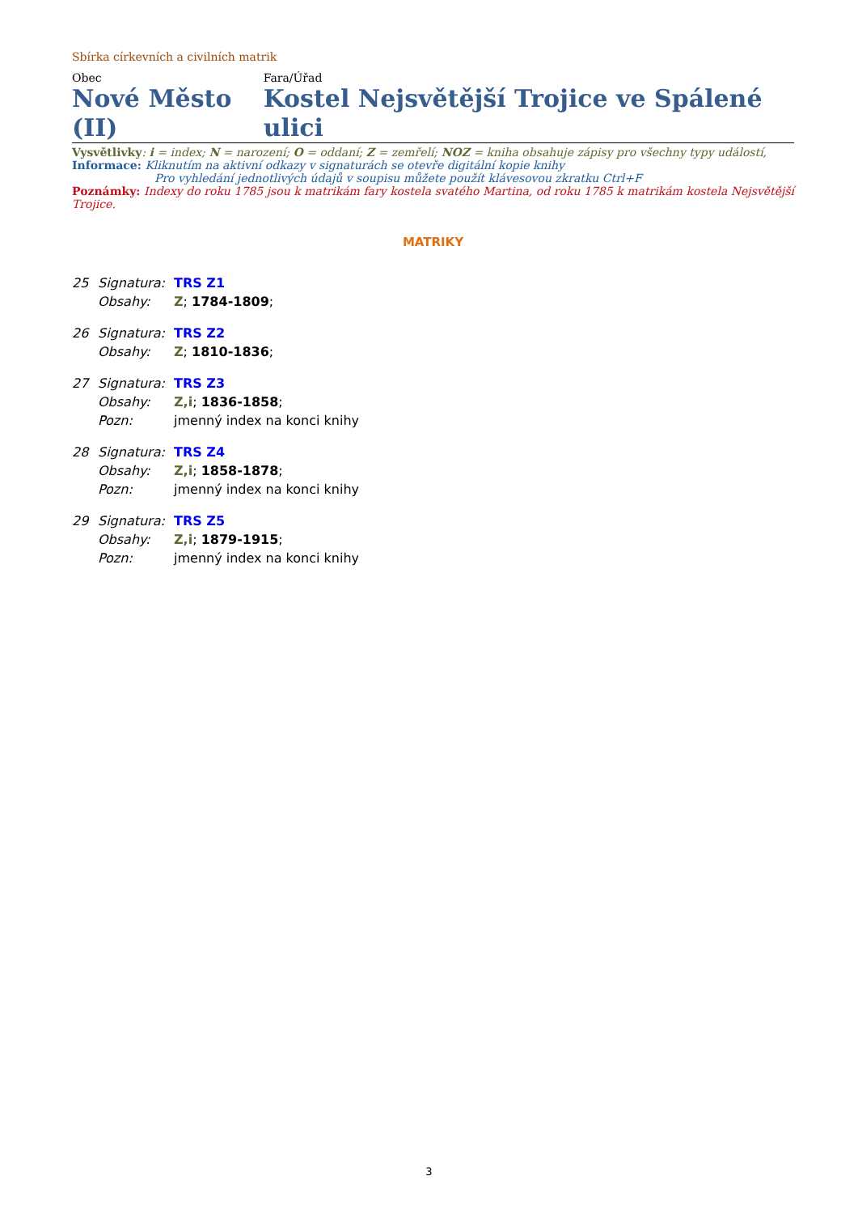Sbírka církevních a civilních matrik
Obec
Nové Město (II)
Fara/Úřad
Kostel Nejsvětější Trojice ve Spálené ulici
Vysvětlivky: i = index; N = narození; O = oddaní; Z = zemřelí; NOZ = kniha obsahuje zápisy pro všechny typy událostí,
Informace: Kliknutím na aktivní odkazy v signaturách se otevře digitální kopie knihy
Pro vyhledání jednotlivých údajů v soupisu můžete použít klávesovou zkratku Ctrl+F
Poznámky: Indexy do roku 1785 jsou k matrikám fary kostela svatého Martina, od roku 1785 k matrikám kostela Nejsvětější Trojice.
MATRIKY
| 25 | Signatura: | TRS Z1 |
| | Obsahy: | Z ; 1784-1809 ; |
| 26 | Signatura: | TRS Z2 |
| | Obsahy: | Z ; 1810-1836 ; |
| 27 | Signatura: | TRS Z3 |
| | Obsahy: | Z,i ; 1836-1858 ; |
| | Pozn: | jmenný index na konci knihy |
| 28 | Signatura: | TRS Z4 |
| | Obsahy: | Z,i ; 1858-1878 ; |
| | Pozn: | jmenný index na konci knihy |
| 29 | Signatura: | TRS Z5 |
| | Obsahy: | Z,i ; 1879-1915 ; |
| | Pozn: | jmenný index na konci knihy |
3